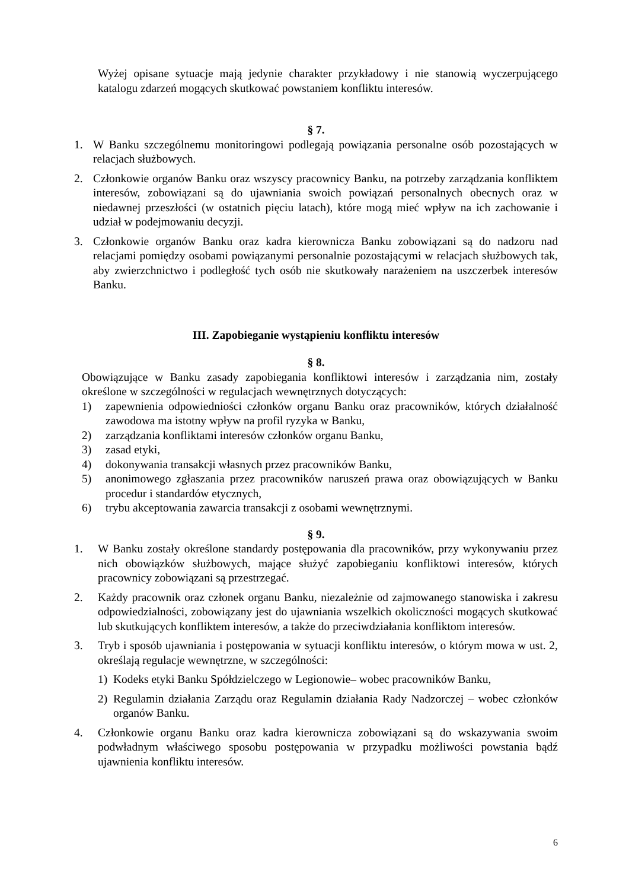Wyżej opisane sytuacje mają jedynie charakter przykładowy i nie stanowią wyczerpującego katalogu zdarzeń mogących skutkować powstaniem konfliktu interesów.
§ 7.
1. W Banku szczególnemu monitoringowi podlegają powiązania personalne osób pozostających w relacjach służbowych.
2. Członkowie organów Banku oraz wszyscy pracownicy Banku, na potrzeby zarządzania konfliktem interesów, zobowiązani są do ujawniania swoich powiązań personalnych obecnych oraz w niedawnej przeszłości (w ostatnich pięciu latach), które mogą mieć wpływ na ich zachowanie i udział w podejmowaniu decyzji.
3. Członkowie organów Banku oraz kadra kierownicza Banku zobowiązani są do nadzoru nad relacjami pomiędzy osobami powiązanymi personalnie pozostającymi w relacjach służbowych tak, aby zwierzchnictwo i podległość tych osób nie skutkowały narażeniem na uszczerbek interesów Banku.
III. Zapobieganie wystąpieniu konfliktu interesów
§ 8.
Obowiązujące w Banku zasady zapobiegania konfliktowi interesów i zarządzania nim, zostały określone w szczególności w regulacjach wewnętrznych dotyczących:
1) zapewnienia odpowiedniości członków organu Banku oraz pracowników, których działalność zawodowa ma istotny wpływ na profil ryzyka w Banku,
2) zarządzania konfliktami interesów członków organu Banku,
3) zasad etyki,
4) dokonywania transakcji własnych przez pracowników Banku,
5) anonimowego zgłaszania przez pracowników naruszeń prawa oraz obowiązujących w Banku procedur i standardów etycznych,
6) trybu akceptowania zawarcia transakcji z osobami wewnętrznymi.
§ 9.
1. W Banku zostały określone standardy postępowania dla pracowników, przy wykonywaniu przez nich obowiązków służbowych, mające służyć zapobieganiu konfliktowi interesów, których pracownicy zobowiązani są przestrzegać.
2. Każdy pracownik oraz członek organu Banku, niezależnie od zajmowanego stanowiska i zakresu odpowiedzialności, zobowiązany jest do ujawniania wszelkich okoliczności mogących skutkować lub skutkujących konfliktem interesów, a także do przeciwdziałania konfliktom interesów.
3. Tryb i sposób ujawniania i postępowania w sytuacji konfliktu interesów, o którym mowa w ust. 2, określają regulacje wewnętrzne, w szczególności:
1) Kodeks etyki Banku Spółdzielczego w Legionowie– wobec pracowników Banku,
2) Regulamin działania Zarządu oraz Regulamin działania Rady Nadzorczej – wobec członków organów Banku.
4. Członkowie organu Banku oraz kadra kierownicza zobowiązani są do wskazywania swoim podwładnym właściwego sposobu postępowania w przypadku możliwości powstania bądź ujawnienia konfliktu interesów.
6